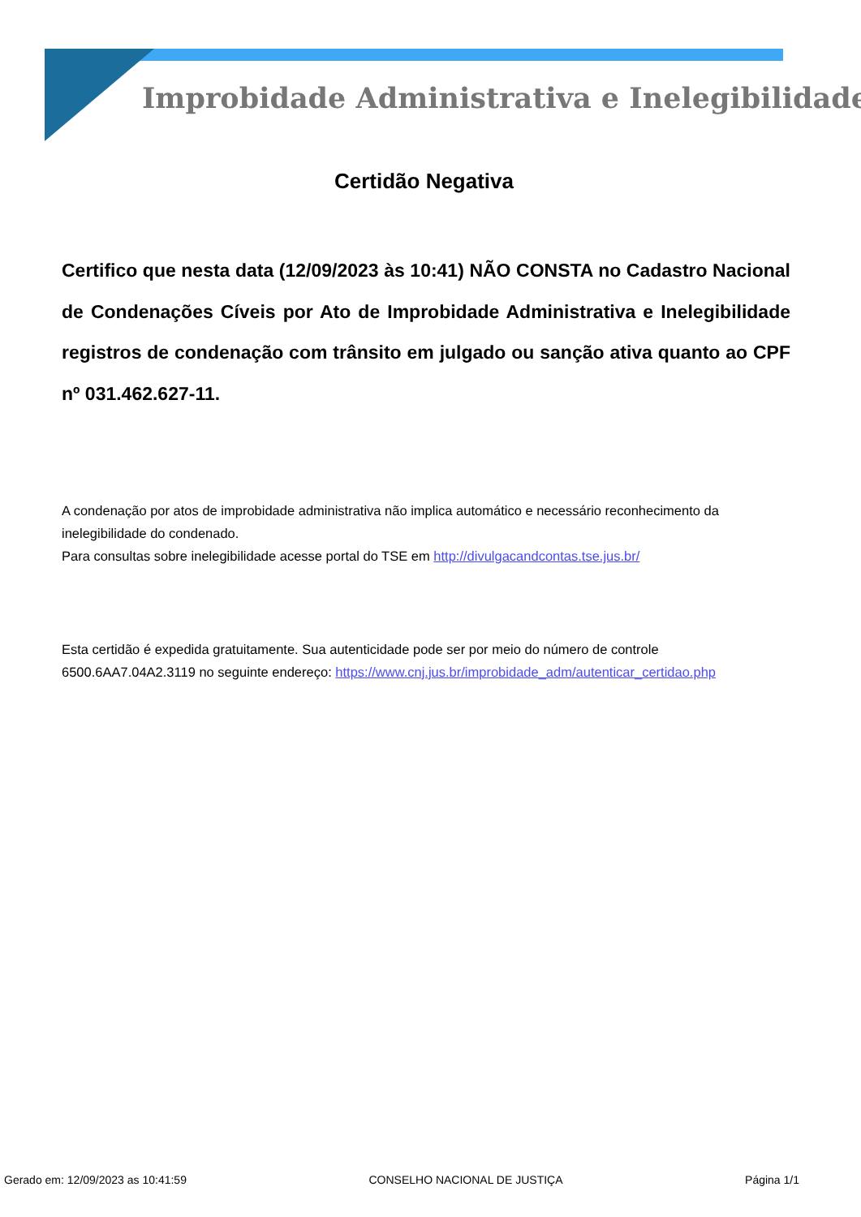Improbidade Administrativa e Inelegibilidade
Certidão Negativa
Certifico que nesta data (12/09/2023 às 10:41) NÃO CONSTA no Cadastro Nacional de Condenações Cíveis por Ato de Improbidade Administrativa e Inelegibilidade registros de condenação com trânsito em julgado ou sanção ativa quanto ao CPF nº 031.462.627-11.
A condenação por atos de improbidade administrativa não implica automático e necessário reconhecimento da inelegibilidade do condenado.
Para consultas sobre inelegibilidade acesse portal do TSE em http://divulgacandcontas.tse.jus.br/
Esta certidão é expedida gratuitamente. Sua autenticidade pode ser por meio do número de controle 6500.6AA7.04A2.3119 no seguinte endereço: https://www.cnj.jus.br/improbidade_adm/autenticar_certidao.php
Gerado em: 12/09/2023 as 10:41:59 CONSELHO NACIONAL DE JUSTIÇA Página 1/1